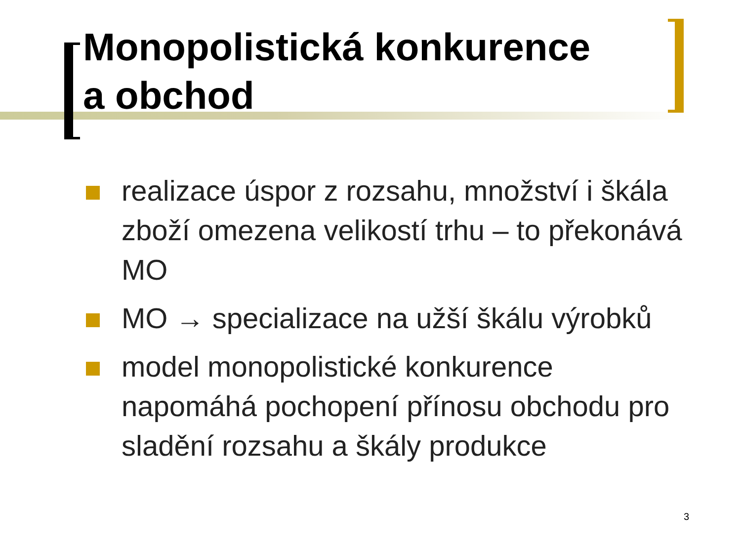Monopolistická konkurence
a obchod
realizace úspor z rozsahu, množství i škála zboží omezena velikostí trhu – to překonává MO
MO → specializace na užší škálu výrobků
model monopolistické konkurence napomáhá pochopení přínosu obchodu pro sladění rozsahu a škály produkce
3